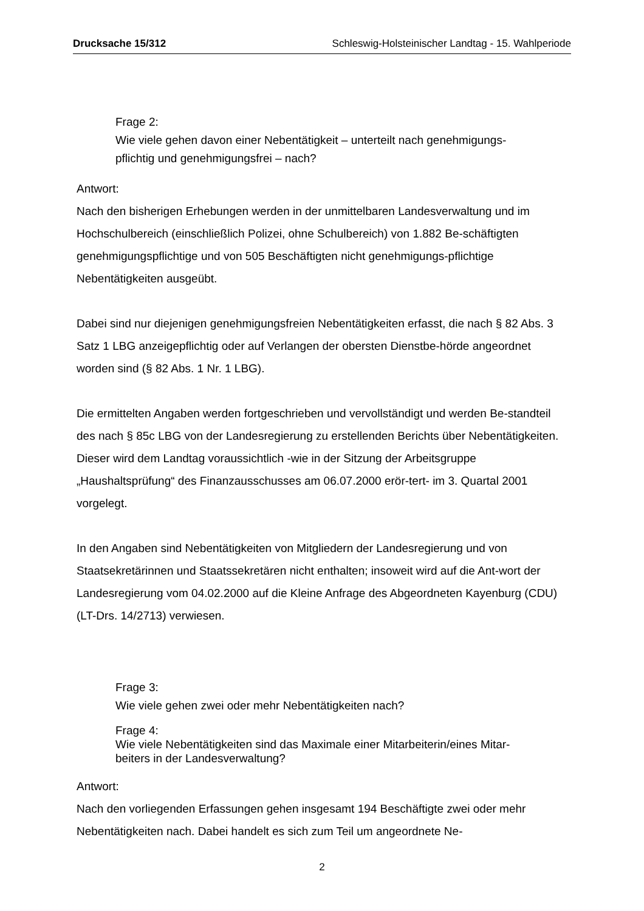Drucksache 15/312 Schleswig-Holsteinischer Landtag - 15. Wahlperiode
Frage 2:
Wie viele gehen davon einer Nebentätigkeit – unterteilt nach genehmigungs-
pflichtig und genehmigungsfrei – nach?
Antwort:
Nach den bisherigen Erhebungen werden in der unmittelbaren Landesverwaltung und im Hochschulbereich (einschließlich Polizei, ohne Schulbereich) von 1.882 Be-schäftigten genehmigungspflichtige und von 505 Beschäftigten nicht genehmigungs-pflichtige Nebentätigkeiten ausgeübt.
Dabei sind nur diejenigen genehmigungsfreien Nebentätigkeiten erfasst, die nach § 82 Abs. 3 Satz 1 LBG anzeigepflichtig oder auf Verlangen der obersten Dienstbe-hörde angeordnet worden sind (§ 82 Abs. 1 Nr. 1 LBG).
Die ermittelten Angaben werden fortgeschrieben und vervollständigt und werden Be-standteil des nach § 85c LBG von der Landesregierung zu erstellenden Berichts über Nebentätigkeiten. Dieser wird dem Landtag voraussichtlich -wie in der Sitzung der Arbeitsgruppe „Haushaltsprüfung“ des Finanzausschusses am 06.07.2000 erör-tert- im 3. Quartal 2001 vorgelegt.
In den Angaben sind Nebentätigkeiten von Mitgliedern der Landesregierung und von Staatsekretärinnen und Staatssekretären nicht enthalten; insoweit wird auf die Ant-wort der Landesregierung vom 04.02.2000 auf die Kleine Anfrage des Abgeordneten Kayenburg (CDU) (LT-Drs. 14/2713) verwiesen.
Frage 3:
Wie viele gehen zwei oder mehr Nebentätigkeiten nach?
Frage 4:
Wie viele Nebentätigkeiten sind das Maximale einer Mitarbeiterin/eines Mitar-
beiters in der Landesverwaltung?
Antwort:
Nach den vorliegenden Erfassungen gehen insgesamt 194 Beschäftigte zwei oder mehr Nebentätigkeiten nach. Dabei handelt es sich zum Teil um angeordnete Ne-
2